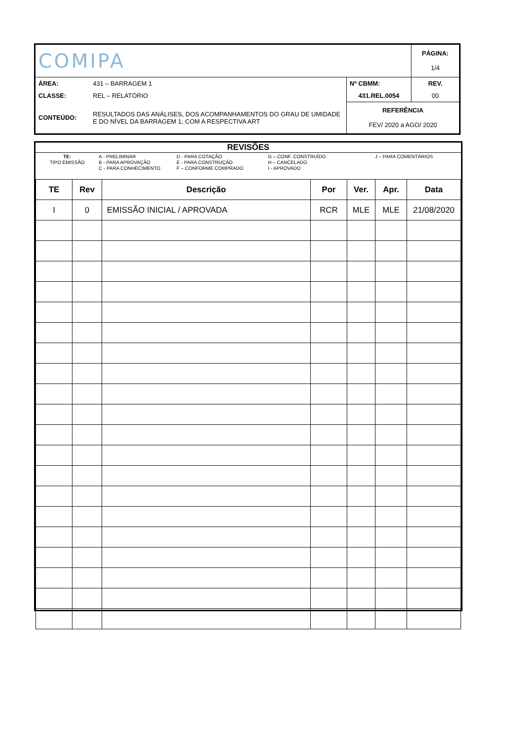| COMIPA | | | PÁGINA: 1/4 |
| ÁREA: | 431 – BARRAGEM 1 | Nº CBMM: | REV. |
| CLASSE: | REL – RELATÓRIO | 431.REL.0054 | 00 |
| CONTEÚDO: | RESULTADOS DAS ANÁLISES, DOS ACOMPANHAMENTOS DO GRAU DE UMIDADE E DO NÍVEL DA BARRAGEM 1, COM A RESPECTIVA ART | REFERÊNCIA FEV/ 2020 a AGO/ 2020 | |
REVISÕES
TE:
TIPO EMISSÃO
A - PRELIMINAR
B - PARA APROVAÇÃO
C - PARA CONHECIMENTO
D - PARA COTAÇÃO
E - PARA CONSTRUÇÃO
F – CONFORME COMPRADO
G – CONF. CONSTRUÍDO
H – CANCELADO
I - APROVADO
J – PARA COMENTÁRIOS
| TE | Rev | Descrição | Por | Ver. | Apr. | Data |
| --- | --- | --- | --- | --- | --- | --- |
| I | 0 | EMISSÃO INICIAL / APROVADA | RCR | MLE | MLE | 21/08/2020 |